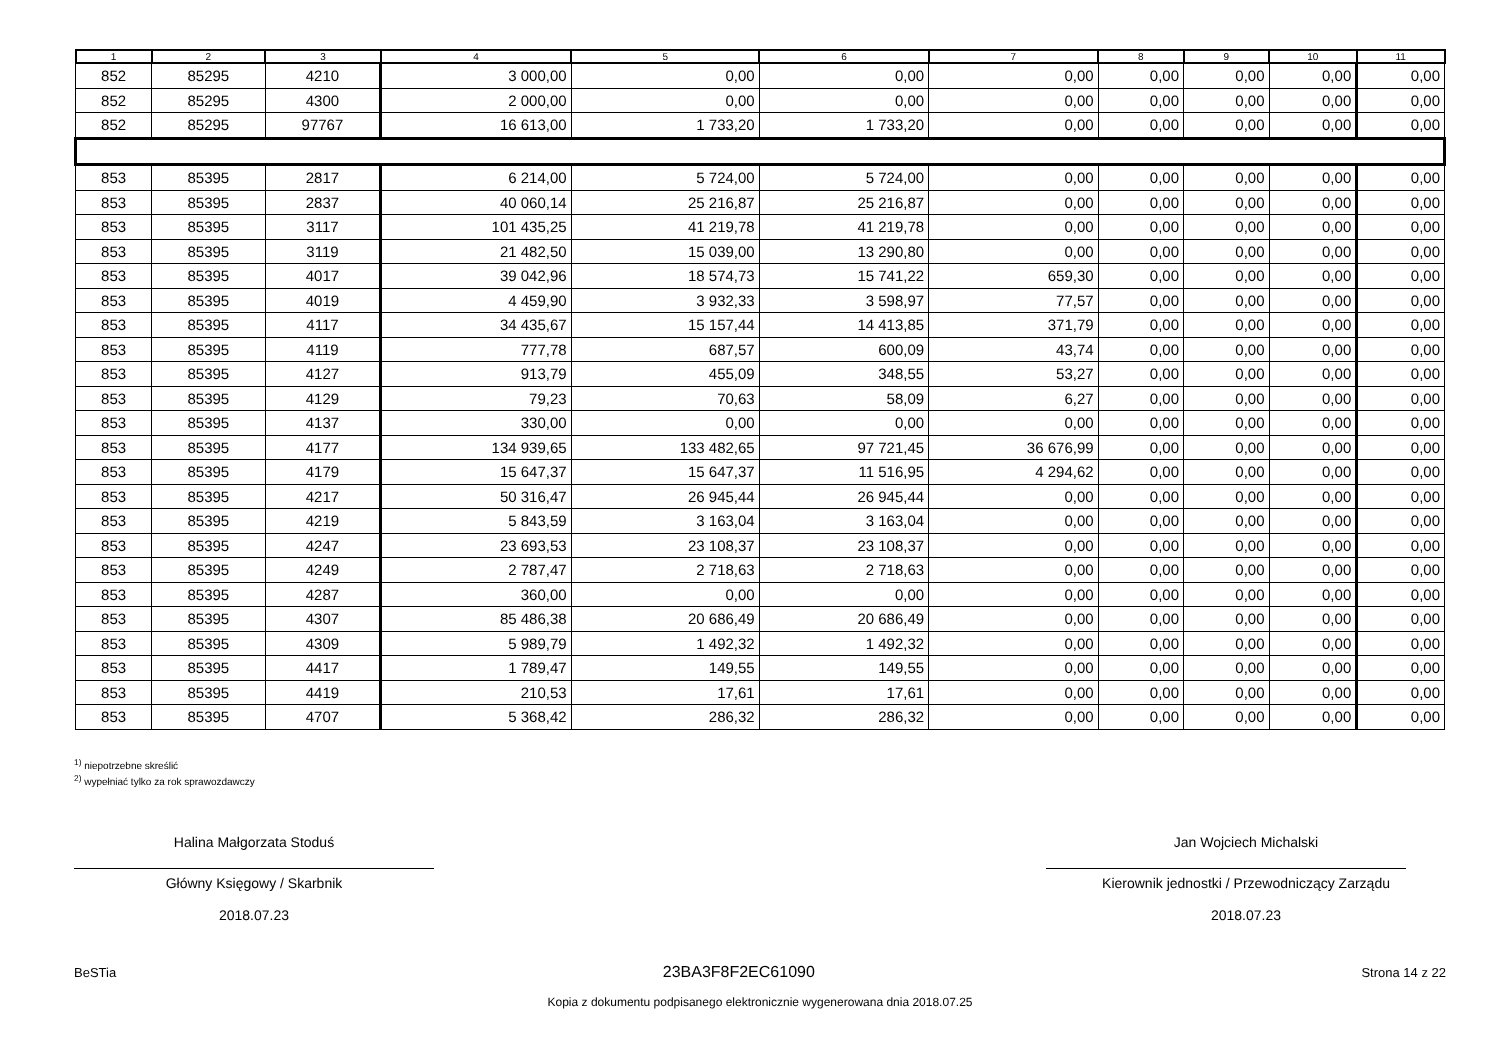| 1 | 2 | 3 | 4 | 5 | 6 | 7 | 8 | 9 | 10 | 11 |
| --- | --- | --- | --- | --- | --- | --- | --- | --- | --- | --- |
| 852 | 85295 | 4210 | 3 000,00 | 0,00 | 0,00 | 0,00 | 0,00 | 0,00 | 0,00 | 0,00 |
| 852 | 85295 | 4300 | 2 000,00 | 0,00 | 0,00 | 0,00 | 0,00 | 0,00 | 0,00 | 0,00 |
| 852 | 85295 | 97767 | 16 613,00 | 1 733,20 | 1 733,20 | 0,00 | 0,00 | 0,00 | 0,00 | 0,00 |
| 853 | 85395 | 2817 | 6 214,00 | 5 724,00 | 5 724,00 | 0,00 | 0,00 | 0,00 | 0,00 | 0,00 |
| 853 | 85395 | 2837 | 40 060,14 | 25 216,87 | 25 216,87 | 0,00 | 0,00 | 0,00 | 0,00 | 0,00 |
| 853 | 85395 | 3117 | 101 435,25 | 41 219,78 | 41 219,78 | 0,00 | 0,00 | 0,00 | 0,00 | 0,00 |
| 853 | 85395 | 3119 | 21 482,50 | 15 039,00 | 13 290,80 | 0,00 | 0,00 | 0,00 | 0,00 | 0,00 |
| 853 | 85395 | 4017 | 39 042,96 | 18 574,73 | 15 741,22 | 659,30 | 0,00 | 0,00 | 0,00 | 0,00 |
| 853 | 85395 | 4019 | 4 459,90 | 3 932,33 | 3 598,97 | 77,57 | 0,00 | 0,00 | 0,00 | 0,00 |
| 853 | 85395 | 4117 | 34 435,67 | 15 157,44 | 14 413,85 | 371,79 | 0,00 | 0,00 | 0,00 | 0,00 |
| 853 | 85395 | 4119 | 777,78 | 687,57 | 600,09 | 43,74 | 0,00 | 0,00 | 0,00 | 0,00 |
| 853 | 85395 | 4127 | 913,79 | 455,09 | 348,55 | 53,27 | 0,00 | 0,00 | 0,00 | 0,00 |
| 853 | 85395 | 4129 | 79,23 | 70,63 | 58,09 | 6,27 | 0,00 | 0,00 | 0,00 | 0,00 |
| 853 | 85395 | 4137 | 330,00 | 0,00 | 0,00 | 0,00 | 0,00 | 0,00 | 0,00 | 0,00 |
| 853 | 85395 | 4177 | 134 939,65 | 133 482,65 | 97 721,45 | 36 676,99 | 0,00 | 0,00 | 0,00 | 0,00 |
| 853 | 85395 | 4179 | 15 647,37 | 15 647,37 | 11 516,95 | 4 294,62 | 0,00 | 0,00 | 0,00 | 0,00 |
| 853 | 85395 | 4217 | 50 316,47 | 26 945,44 | 26 945,44 | 0,00 | 0,00 | 0,00 | 0,00 | 0,00 |
| 853 | 85395 | 4219 | 5 843,59 | 3 163,04 | 3 163,04 | 0,00 | 0,00 | 0,00 | 0,00 | 0,00 |
| 853 | 85395 | 4247 | 23 693,53 | 23 108,37 | 23 108,37 | 0,00 | 0,00 | 0,00 | 0,00 | 0,00 |
| 853 | 85395 | 4249 | 2 787,47 | 2 718,63 | 2 718,63 | 0,00 | 0,00 | 0,00 | 0,00 | 0,00 |
| 853 | 85395 | 4287 | 360,00 | 0,00 | 0,00 | 0,00 | 0,00 | 0,00 | 0,00 | 0,00 |
| 853 | 85395 | 4307 | 85 486,38 | 20 686,49 | 20 686,49 | 0,00 | 0,00 | 0,00 | 0,00 | 0,00 |
| 853 | 85395 | 4309 | 5 989,79 | 1 492,32 | 1 492,32 | 0,00 | 0,00 | 0,00 | 0,00 | 0,00 |
| 853 | 85395 | 4417 | 1 789,47 | 149,55 | 149,55 | 0,00 | 0,00 | 0,00 | 0,00 | 0,00 |
| 853 | 85395 | 4419 | 210,53 | 17,61 | 17,61 | 0,00 | 0,00 | 0,00 | 0,00 | 0,00 |
| 853 | 85395 | 4707 | 5 368,42 | 286,32 | 286,32 | 0,00 | 0,00 | 0,00 | 0,00 | 0,00 |
<sup>1)</sup> niepotrzebne skreślić
<sup>2)</sup> wypełniać tylko za rok sprawozdawczy
Halina Małgorzata Stoduś
Główny Księgowy / Skarbnik
2018.07.23
Jan Wojciech Michalski
Kierownik jednostki / Przewodniczący Zarządu
2018.07.23
BeSTia 23BA3F8F2EC61090 Strona 14 z 22
Kopia z dokumentu podpisanego elektronicznie wygenerowana dnia 2018.07.25